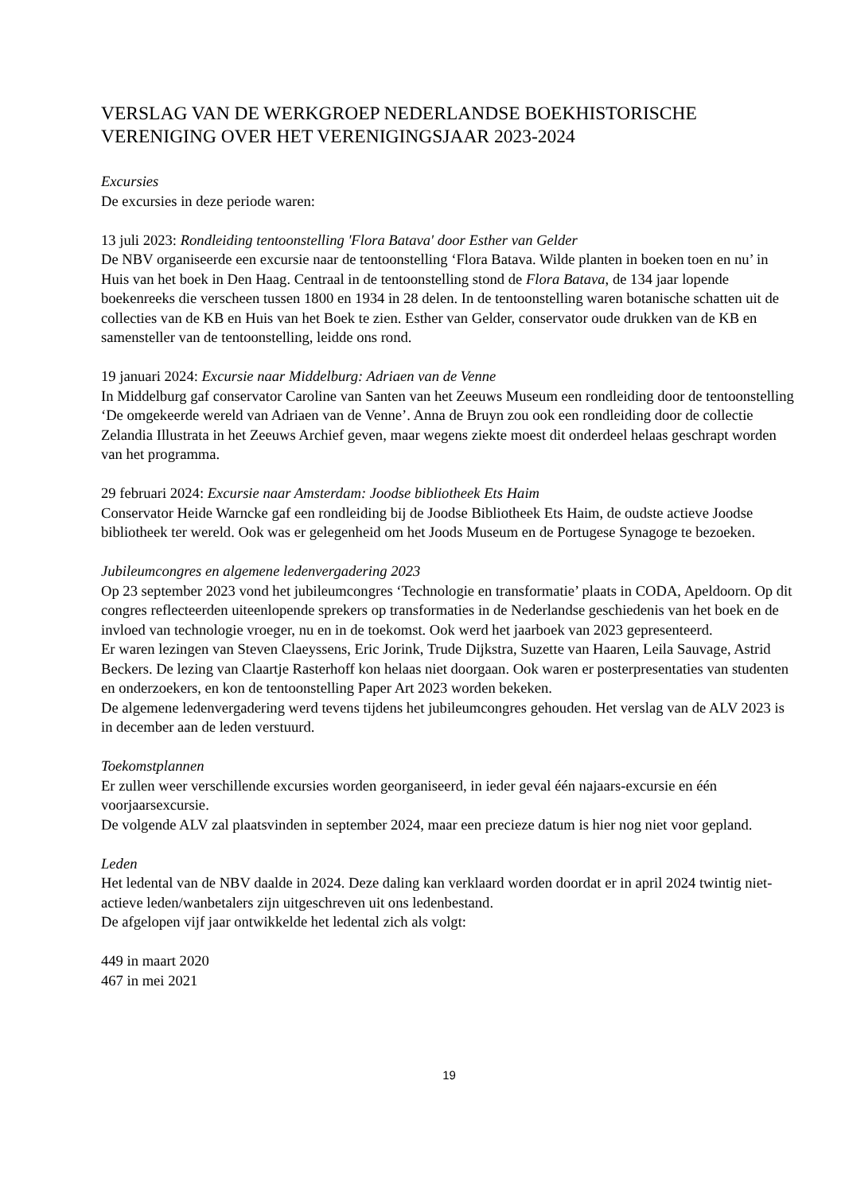VERSLAG VAN DE WERKGROEP NEDERLANDSE BOEKHISTORISCHE VERENIGING OVER HET VERENIGINGSJAAR 2023-2024
Excursies
De excursies in deze periode waren:
13 juli 2023: Rondleiding tentoonstelling 'Flora Batava' door Esther van Gelder
De NBV organiseerde een excursie naar de tentoonstelling ‘Flora Batava. Wilde planten in boeken toen en nu’ in Huis van het boek in Den Haag. Centraal in de tentoonstelling stond de Flora Batava, de 134 jaar lopende boekenreeks die verscheen tussen 1800 en 1934 in 28 delen. In de tentoonstelling waren botanische schatten uit de collecties van de KB en Huis van het Boek te zien. Esther van Gelder, conservator oude drukken van de KB en samensteller van de tentoonstelling, leidde ons rond.
19 januari 2024: Excursie naar Middelburg: Adriaen van de Venne
In Middelburg gaf conservator Caroline van Santen van het Zeeuws Museum een rondleiding door de tentoonstelling ‘De omgekeerde wereld van Adriaen van de Venne’. Anna de Bruyn zou ook een rondleiding door de collectie Zelandia Illustrata in het Zeeuws Archief geven, maar wegens ziekte moest dit onderdeel helaas geschrapt worden van het programma.
29 februari 2024: Excursie naar Amsterdam: Joodse bibliotheek Ets Haim
Conservator Heide Warncke gaf een rondleiding bij de Joodse Bibliotheek Ets Haim, de oudste actieve Joodse bibliotheek ter wereld. Ook was er gelegenheid om het Joods Museum en de Portugese Synagoge te bezoeken.
Jubileumcongres en algemene ledenvergadering 2023
Op 23 september 2023 vond het jubileumcongres ‘Technologie en transformatie’ plaats in CODA, Apeldoorn. Op dit congres reflecteerden uiteenlopende sprekers op transformaties in de Nederlandse geschiedenis van het boek en de invloed van technologie vroeger, nu en in de toekomst. Ook werd het jaarboek van 2023 gepresenteerd.
Er waren lezingen van Steven Claeyssens, Eric Jorink, Trude Dijkstra, Suzette van Haaren, Leila Sauvage, Astrid Beckers. De lezing van Claartje Rasterhoff kon helaas niet doorgaan. Ook waren er posterpresentaties van studenten en onderzoekers, en kon de tentoonstelling Paper Art 2023 worden bekeken.
De algemene ledenvergadering werd tevens tijdens het jubileumcongres gehouden. Het verslag van de ALV 2023 is in december aan de leden verstuurd.
Toekomstplannen
Er zullen weer verschillende excursies worden georganiseerd, in ieder geval één najaars-excursie en één voorjaarsexcursie.
De volgende ALV zal plaatsvinden in september 2024, maar een precieze datum is hier nog niet voor gepland.
Leden
Het ledental van de NBV daalde in 2024. Deze daling kan verklaard worden doordat er in april 2024 twintig niet-actieve leden/wanbetalers zijn uitgeschreven uit ons ledenbestand.
De afgelopen vijf jaar ontwikkelde het ledental zich als volgt:
449 in maart 2020
467 in mei 2021
19